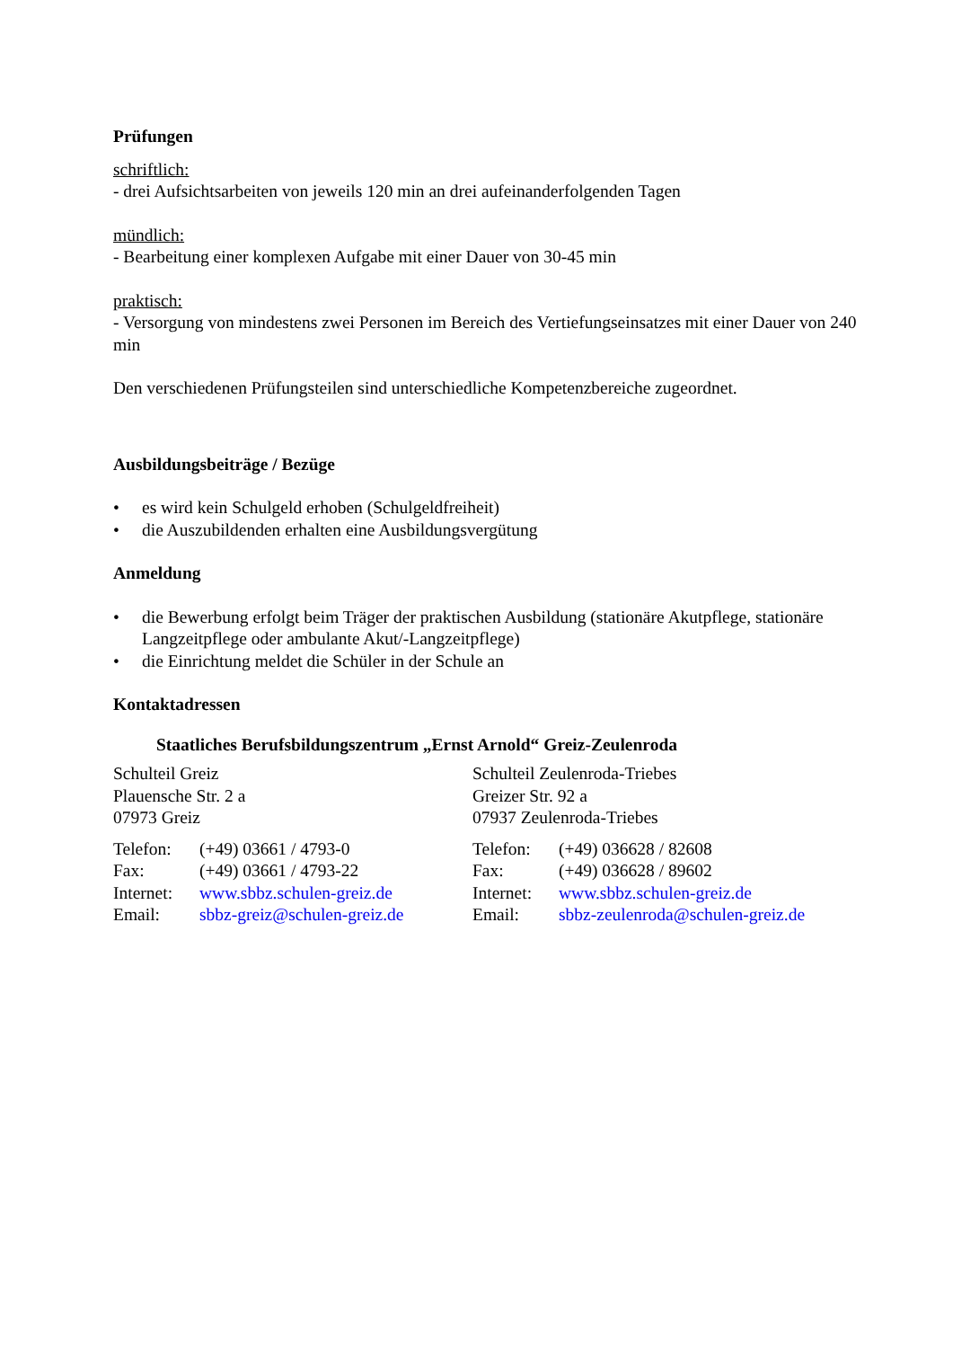Prüfungen
schriftlich:
- drei Aufsichtsarbeiten von jeweils 120 min an drei aufeinanderfolgenden Tagen
mündlich:
- Bearbeitung einer komplexen Aufgabe mit einer Dauer von 30-45 min
praktisch:
- Versorgung von mindestens zwei Personen im Bereich des Vertiefungseinsatzes mit einer Dauer von 240 min
Den verschiedenen Prüfungsteilen sind unterschiedliche Kompetenzbereiche zugeordnet.
Ausbildungsbeiträge / Bezüge
• es wird kein Schulgeld erhoben (Schulgeldfreiheit)
• die Auszubildenden erhalten eine Ausbildungsvergütung
Anmeldung
• die Bewerbung erfolgt beim Träger der praktischen Ausbildung (stationäre Akutpflege, stationäre Langzeitpflege oder ambulante Akut/-Langzeitpflege)
• die Einrichtung meldet die Schüler in der Schule an
Kontaktadressen
Staatliches Berufsbildungszentrum „Ernst Arnold“ Greiz-Zeulenroda
Schulteil Greiz
Plauensche Str. 2 a
07973 Greiz
Telefon: (+49) 03661 / 4793-0
Fax: (+49) 03661 / 4793-22
Internet: www.sbbz.schulen-greiz.de
Email: sbbz-greiz@schulen-greiz.de
Schulteil Zeulenroda-Triebes
Greizer Str. 92 a
07937 Zeulenroda-Triebes
Telefon: (+49) 036628 / 82608
Fax: (+49) 036628 / 89602
Internet: www.sbbz.schulen-greiz.de
Email: sbbz-zeulenroda@schulen-greiz.de